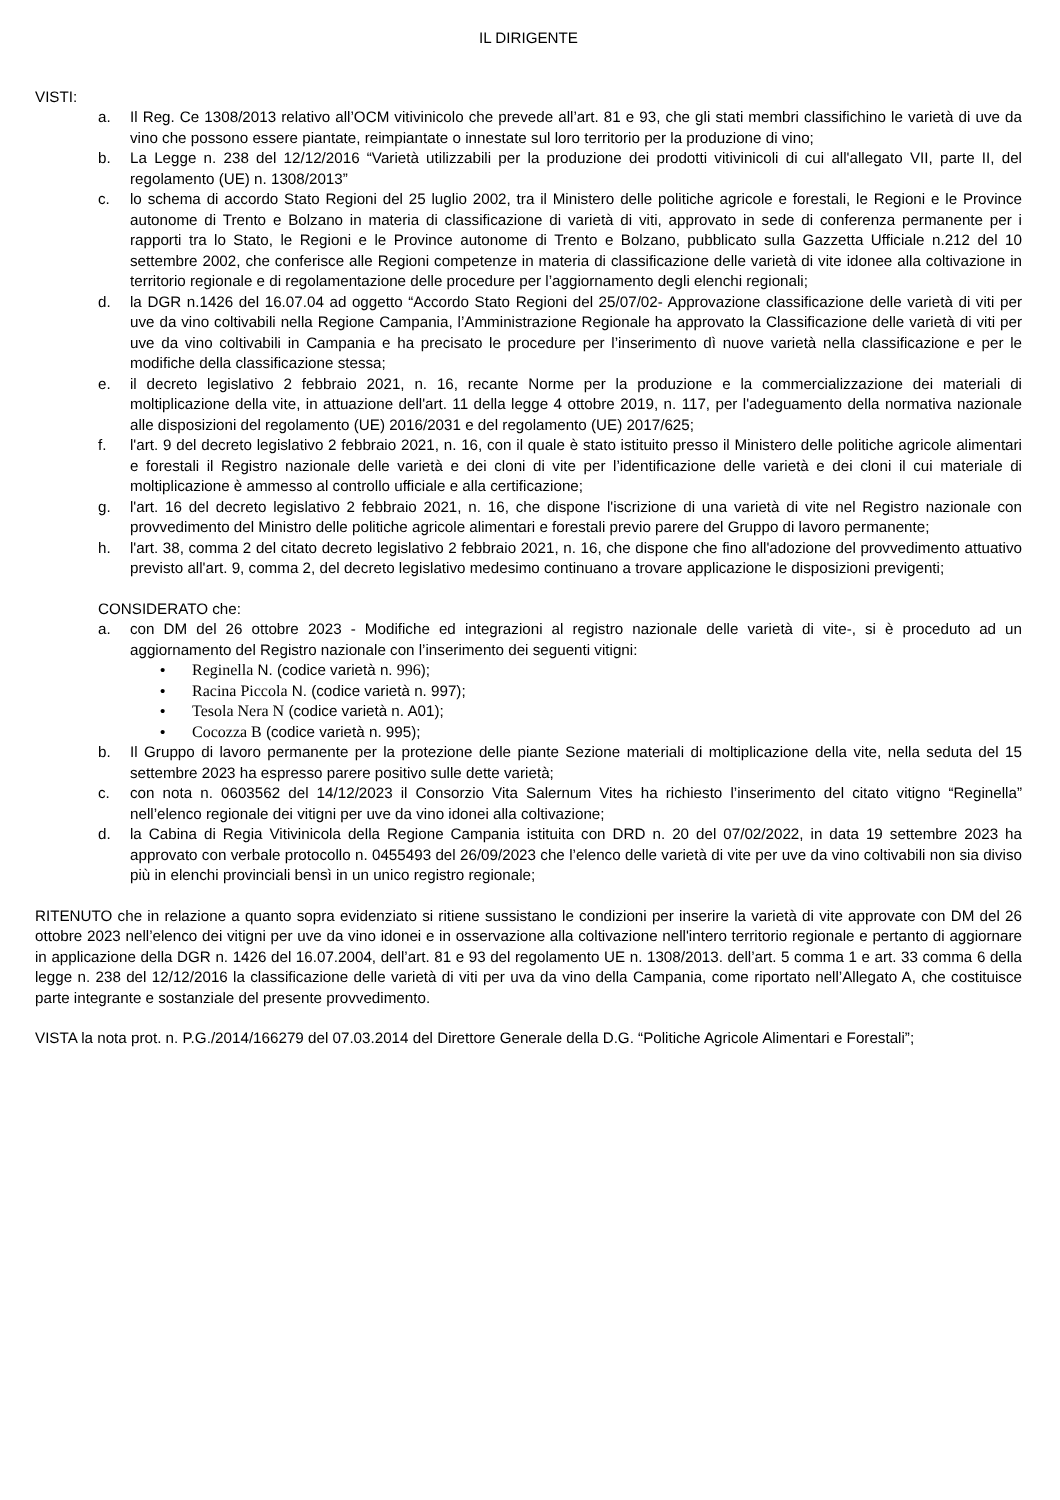IL DIRIGENTE
VISTI:
a. Il Reg. Ce 1308/2013 relativo all’OCM vitivinicolo che prevede all’art. 81 e 93, che gli stati membri classifichino le varietà di uve da vino che possono essere piantate, reimpiantate o innestate sul loro territorio per la produzione di vino;
b. La Legge n. 238 del 12/12/2016 “Varietà utilizzabili per la produzione dei prodotti vitivinicoli di cui all'allegato VII, parte II, del regolamento (UE) n. 1308/2013”
c. lo schema di accordo Stato Regioni del 25 luglio 2002, tra il Ministero delle politiche agricole e forestali, le Regioni e le Province autonome di Trento e Bolzano in materia di classificazione di varietà di viti, approvato in sede di conferenza permanente per i rapporti tra lo Stato, le Regioni e le Province autonome di Trento e Bolzano, pubblicato sulla Gazzetta Ufficiale n.212 del 10 settembre 2002, che conferisce alle Regioni competenze in materia di classificazione delle varietà di vite idonee alla coltivazione in territorio regionale e di regolamentazione delle procedure per l’aggiornamento degli elenchi regionali;
d. la DGR n.1426 del 16.07.04 ad oggetto “Accordo Stato Regioni del 25/07/02- Approvazione classificazione delle varietà di viti per uve da vino coltivabili nella Regione Campania, l’Amministrazione Regionale ha approvato la Classificazione delle varietà di viti per uve da vino coltivabili in Campania e ha precisato le procedure per l’inserimento dì nuove varietà nella classificazione e per le modifiche della classificazione stessa;
e. il decreto legislativo 2 febbraio 2021, n. 16, recante Norme per la produzione e la commercializzazione dei materiali di moltiplicazione della vite, in attuazione dell'art. 11 della legge 4 ottobre 2019, n. 117, per l'adeguamento della normativa nazionale alle disposizioni del regolamento (UE) 2016/2031 e del regolamento (UE) 2017/625;
f. l'art. 9 del decreto legislativo 2 febbraio 2021, n. 16, con il quale è stato istituito presso il Ministero delle politiche agricole alimentari e forestali il Registro nazionale delle varietà e dei cloni di vite per l’identificazione delle varietà e dei cloni il cui materiale di moltiplicazione è ammesso al controllo ufficiale e alla certificazione;
g. l'art. 16 del decreto legislativo 2 febbraio 2021, n. 16, che dispone l'iscrizione di una varietà di vite nel Registro nazionale con provvedimento del Ministro delle politiche agricole alimentari e forestali previo parere del Gruppo di lavoro permanente;
h. l'art. 38, comma 2 del citato decreto legislativo 2 febbraio 2021, n. 16, che dispone che fino all'adozione del provvedimento attuativo previsto all'art. 9, comma 2, del decreto legislativo medesimo continuano a trovare applicazione le disposizioni previgenti;
CONSIDERATO che:
a. con DM del 26 ottobre 2023 - Modifiche ed integrazioni al registro nazionale delle varietà di vite-, si è proceduto ad un aggiornamento del Registro nazionale con l’inserimento dei seguenti vitigni:
• Reginella N. (codice varietà n. 996);
• Racina Piccola N. (codice varietà n. 997);
• Tesola Nera N (codice varietà n. A01);
• Cocozza B (codice varietà n. 995);
b. Il Gruppo di lavoro permanente per la protezione delle piante Sezione materiali di moltiplicazione della vite, nella seduta del 15 settembre 2023 ha espresso parere positivo sulle dette varietà;
c. con nota n. 0603562 del 14/12/2023 il Consorzio Vita Salernum Vites ha richiesto l’inserimento del citato vitigno “Reginella” nell’elenco regionale dei vitigni per uve da vino idonei alla coltivazione;
d. la Cabina di Regia Vitivinicola della Regione Campania istituita con DRD n. 20 del 07/02/2022, in data 19 settembre 2023 ha approvato con verbale protocollo n. 0455493 del 26/09/2023 che l’elenco delle varietà di vite per uve da vino coltivabili non sia diviso più in elenchi provinciali bensì in un unico registro regionale;
RITENUTO che in relazione a quanto sopra evidenziato si ritiene sussistano le condizioni per inserire la varietà di vite approvate con DM del 26 ottobre 2023 nell’elenco dei vitigni per uve da vino idonei e in osservazione alla coltivazione nell'intero territorio regionale e pertanto di aggiornare in applicazione della DGR n. 1426 del 16.07.2004, dell’art. 81 e 93 del regolamento UE n. 1308/2013. dell’art. 5 comma 1 e art. 33 comma 6 della legge n. 238 del 12/12/2016 la classificazione delle varietà di viti per uva da vino della Campania, come riportato nell’Allegato A, che costituisce parte integrante e sostanziale del presente provvedimento.
VISTA la nota prot. n. P.G./2014/166279 del 07.03.2014 del Direttore Generale della D.G. “Politiche Agricole Alimentari e Forestali”;